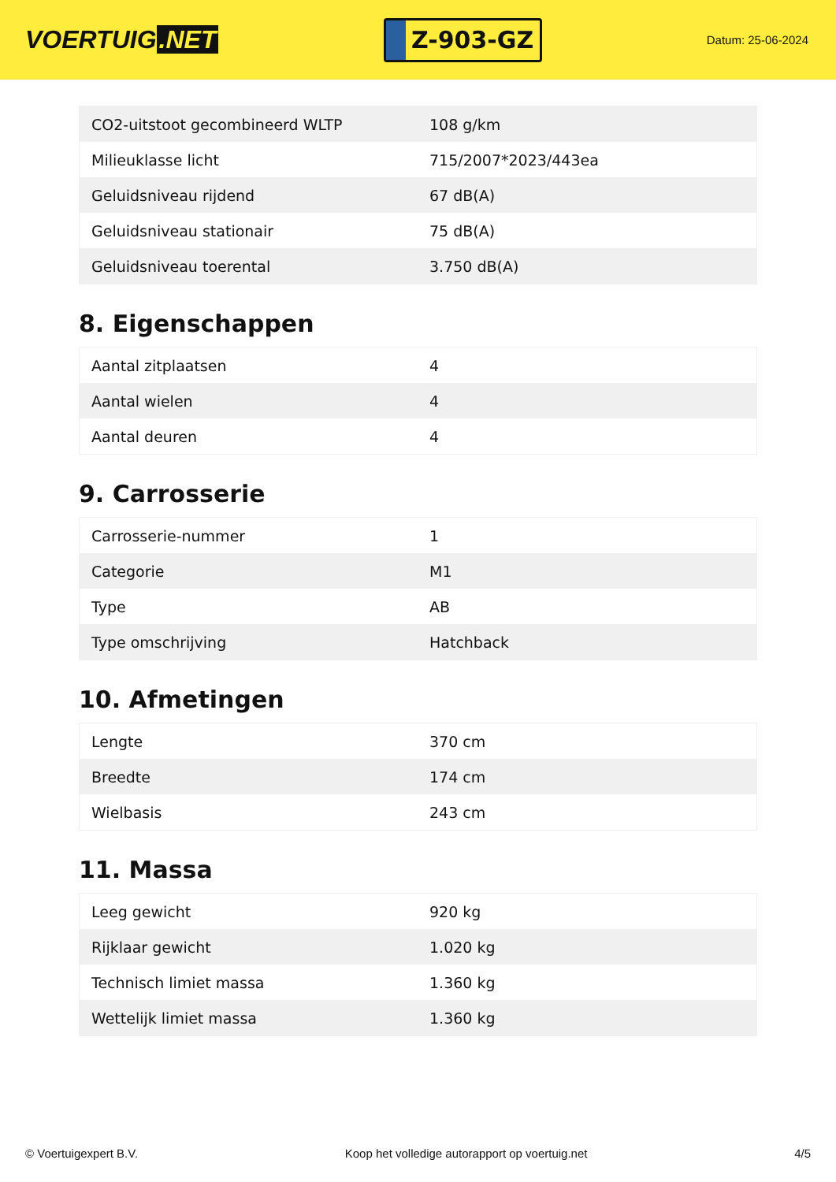VOERTUIG.NET
Z-903-GZ
Datum: 25-06-2024
| CO2-uitstoot gecombineerd WLTP | 108 g/km |
| Milieuklasse licht | 715/2007*2023/443ea |
| Geluidsniveau rijdend | 67 dB(A) |
| Geluidsniveau stationair | 75 dB(A) |
| Geluidsniveau toerental | 3.750 dB(A) |
8. Eigenschappen
| Aantal zitplaatsen | 4 |
| Aantal wielen | 4 |
| Aantal deuren | 4 |
9. Carrosserie
| Carrosserie-nummer | 1 |
| Categorie | M1 |
| Type | AB |
| Type omschrijving | Hatchback |
10. Afmetingen
| Lengte | 370 cm |
| Breedte | 174 cm |
| Wielbasis | 243 cm |
11. Massa
| Leeg gewicht | 920 kg |
| Rijklaar gewicht | 1.020 kg |
| Technisch limiet massa | 1.360 kg |
| Wettelijk limiet massa | 1.360 kg |
© Voertuigexpert B.V. Koop het volledige autorapport op voertuig.net 4/5